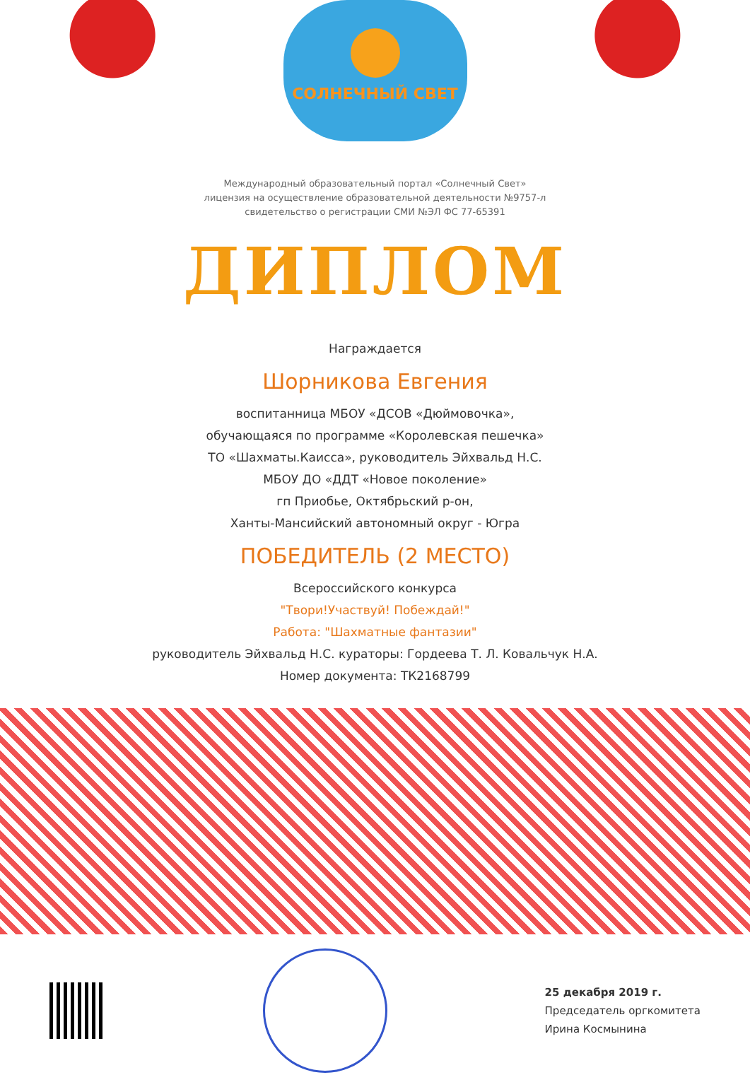СОЛНЕЧНЫЙ СВЕТ
Международный образовательный портал «Солнечный Свет»
лицензия на осуществление образовательной деятельности №9757-л
свидетельство о регистрации СМИ №ЭЛ ФС 77-65391
ДИПЛОМ
Награждается
Шорникова Евгения
воспитанница МБОУ «ДСОВ «Дюймовочка»,
обучающаяся по программе «Королевская пешечка»
ТО «Шахматы.Каисса», руководитель Эйхвальд Н.С.
МБОУ ДО «ДДТ «Новое поколение»
гп Приобье, Октябрьский р-он,
Ханты-Мансийский автономный округ - Югра
ПОБЕДИТЕЛЬ (2 МЕСТО)
Всероссийского конкурса
"Твори!Участвуй! Побеждай!"
Работа: "Шахматные фантазии"
руководитель Эйхвальд Н.С. кураторы: Гордеева Т. Л. Ковальчук Н.А.
Номер документа: ТК2168799
25 декабря 2019 г.
Председатель оргкомитета
Ирина Космынина